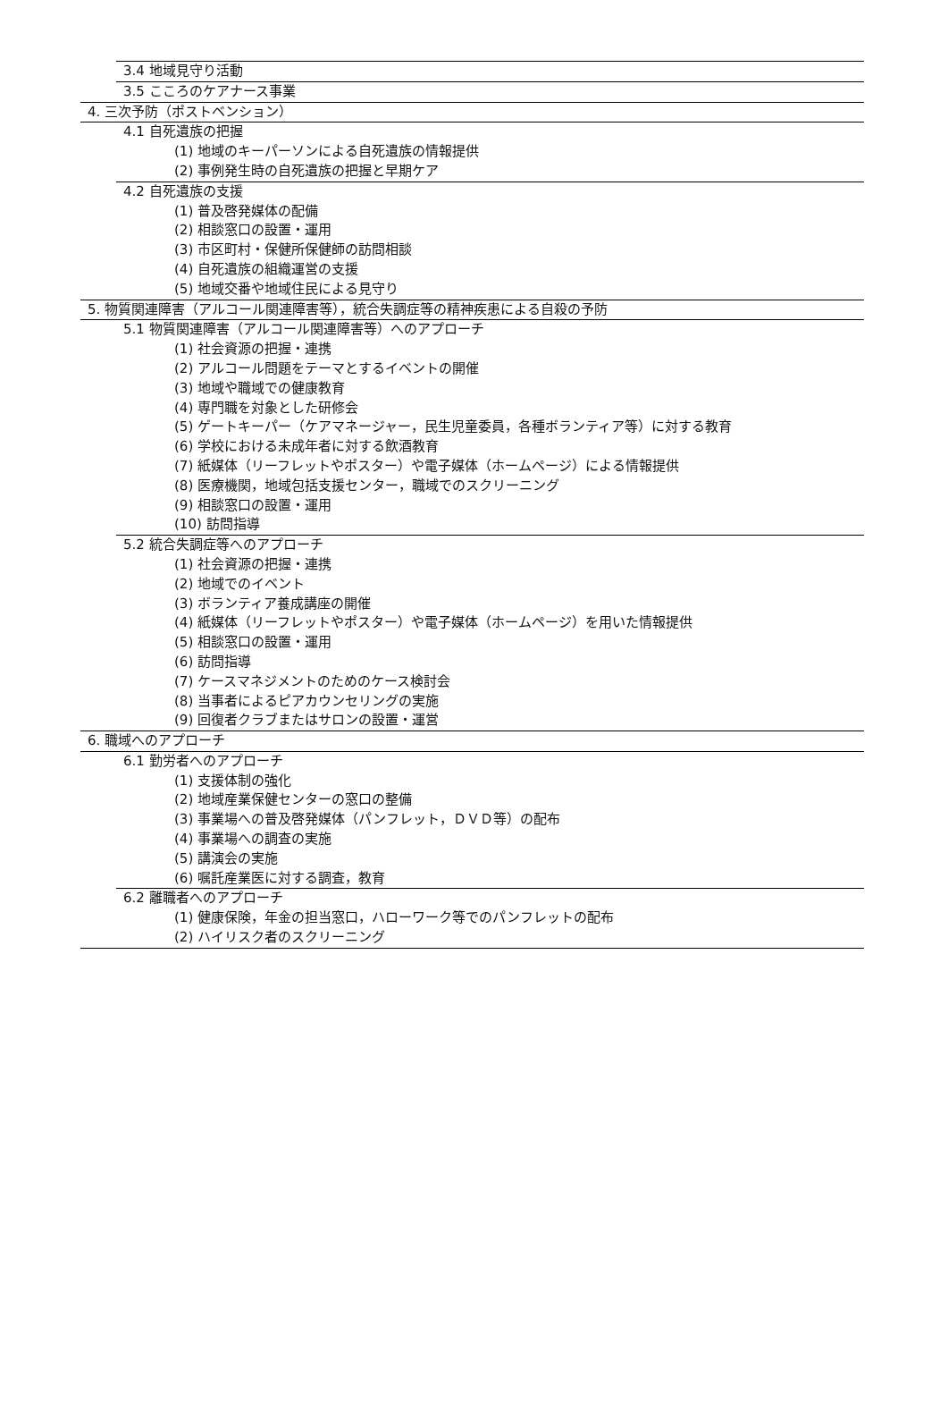3.4 地域見守り活動
3.5 こころのケアナース事業
4. 三次予防（ポストベンション）
4.1 自死遺族の把握
(1) 地域のキーパーソンによる自死遺族の情報提供
(2) 事例発生時の自死遺族の把握と早期ケア
4.2 自死遺族の支援
(1) 普及啓発媒体の配備
(2) 相談窓口の設置・運用
(3) 市区町村・保健所保健師の訪問相談
(4) 自死遺族の組織運営の支援
(5) 地域交番や地域住民による見守り
5. 物質関連障害（アルコール関連障害等），統合失調症等の精神疾患による自殺の予防
5.1 物質関連障害（アルコール関連障害等）へのアプローチ
(1) 社会資源の把握・連携
(2) アルコール問題をテーマとするイベントの開催
(3) 地域や職域での健康教育
(4) 専門職を対象とした研修会
(5) ゲートキーパー（ケアマネージャー，民生児童委員，各種ボランティア等）に対する教育
(6) 学校における未成年者に対する飲酒教育
(7) 紙媒体（リーフレットやポスター）や電子媒体（ホームページ）による情報提供
(8) 医療機関，地域包括支援センター，職域でのスクリーニング
(9) 相談窓口の設置・運用
(10) 訪問指導
5.2 統合失調症等へのアプローチ
(1) 社会資源の把握・連携
(2) 地域でのイベント
(3) ボランティア養成講座の開催
(4) 紙媒体（リーフレットやポスター）や電子媒体（ホームページ）を用いた情報提供
(5) 相談窓口の設置・運用
(6) 訪問指導
(7) ケースマネジメントのためのケース検討会
(8) 当事者によるピアカウンセリングの実施
(9) 回復者クラブまたはサロンの設置・運営
6. 職域へのアプローチ
6.1 勤労者へのアプローチ
(1) 支援体制の強化
(2) 地域産業保健センターの窓口の整備
(3) 事業場への普及啓発媒体（パンフレット，ＤＶＤ等）の配布
(4) 事業場への調査の実施
(5) 講演会の実施
(6) 嘱託産業医に対する調査，教育
6.2 離職者へのアプローチ
(1) 健康保険，年金の担当窓口，ハローワーク等でのパンフレットの配布
(2) ハイリスク者のスクリーニング